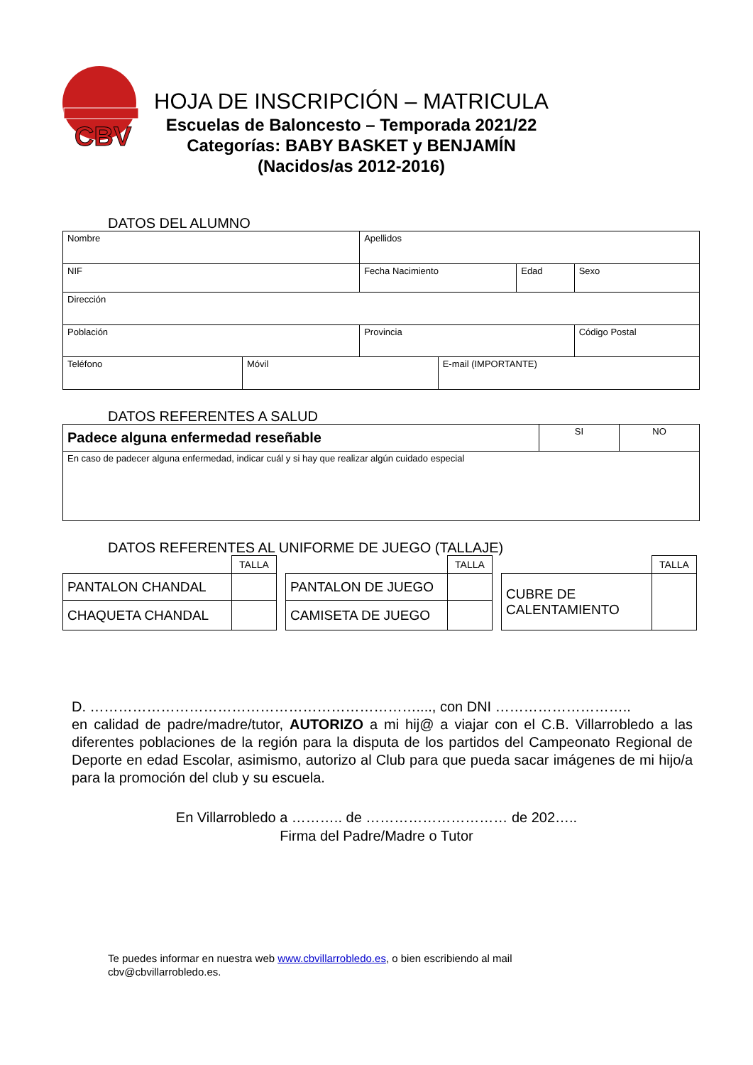CBV
HOJA DE INSCRIPCIÓN – MATRICULA
Escuelas de Baloncesto – Temporada 2021/22
Categorías: BABY BASKET y BENJAMÍN
(Nacidos/as 2012-2016)
DATOS DEL ALUMNO
| Nombre | | Apellidos | | | |
| NIF | | Fecha Nacimiento | | Edad | Sexo |
| Dirección | | | | | |
| Población | | Provincia | | | Código Postal |
| Teléfono | Móvil | | E-mail (IMPORTANTE) | | |
DATOS REFERENTES A SALUD
| Padece alguna enfermedad reseñable | SI | NO |
| En caso de padecer alguna enfermedad, indicar cuál y si hay que realizar algún cuidado especial | | |
DATOS REFERENTES AL UNIFORME DE JUEGO (TALLAJE)
| | TALLA |
| PANTALON CHANDAL | |
| CHAQUETA CHANDAL | |
| | TALLA |
| PANTALON DE JUEGO | |
| CAMISETA DE JUEGO | |
| | TALLA |
| CUBRE DE CALENTAMIENTO | |
D. ……………………………………………………………...., con DNI ………………………..
en calidad de padre/madre/tutor, AUTORIZO a mi hij@ a viajar con el C.B. Villarrobledo a las diferentes poblaciones de la región para la disputa de los partidos del Campeonato Regional de Deporte en edad Escolar, asimismo, autorizo al Club para que pueda sacar imágenes de mi hijo/a para la promoción del club y su escuela.
En Villarrobledo a ……….. de ………………………… de 202…..
Firma del Padre/Madre o Tutor
Te puedes informar en nuestra web www.cbvillarrobledo.es, o bien escribiendo al mail cbv@cbvillarrobledo.es.